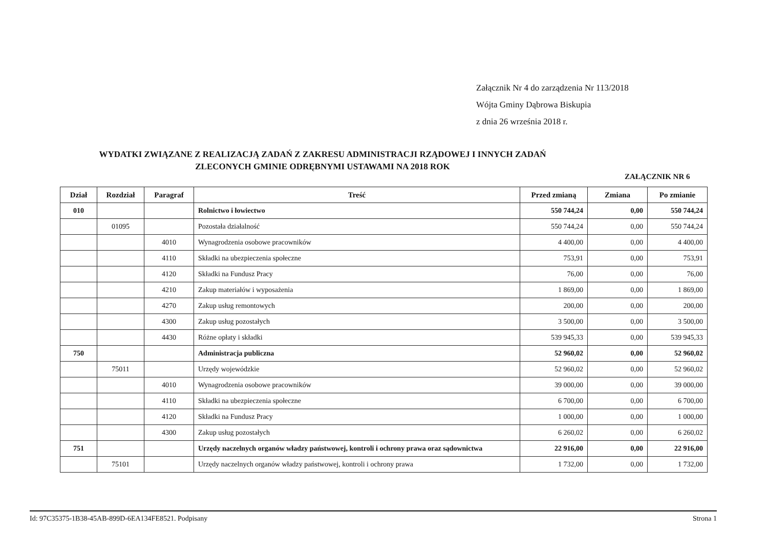Załącznik Nr 4 do zarządzenia Nr 113/2018
Wójta Gminy Dąbrowa Biskupia
z dnia 26 września 2018 r.
WYDATKI ZWIĄZANE Z REALIZACJĄ ZADAŃ Z ZAKRESU ADMINISTRACJI RZĄDOWEJ I INNYCH ZADAŃ
ZLECONYCH GMINIE ODRĘBNYMI USTAWAMI NA 2018 ROK
ZAŁĄCZNIK NR 6
| Dział | Rozdział | Paragraf | Treść | Przed zmianą | Zmiana | Po zmianie |
| --- | --- | --- | --- | --- | --- | --- |
| 010 | | | Rolnictwo i łowiectwo | 550 744,24 | 0,00 | 550 744,24 |
| | 01095 | | Pozostała działalność | 550 744,24 | 0,00 | 550 744,24 |
| | | 4010 | Wynagrodzenia osobowe pracowników | 4 400,00 | 0,00 | 4 400,00 |
| | | 4110 | Składki na ubezpieczenia społeczne | 753,91 | 0,00 | 753,91 |
| | | 4120 | Składki na Fundusz Pracy | 76,00 | 0,00 | 76,00 |
| | | 4210 | Zakup materiałów i wyposażenia | 1 869,00 | 0,00 | 1 869,00 |
| | | 4270 | Zakup usług remontowych | 200,00 | 0,00 | 200,00 |
| | | 4300 | Zakup usług pozostałych | 3 500,00 | 0,00 | 3 500,00 |
| | | 4430 | Różne opłaty i składki | 539 945,33 | 0,00 | 539 945,33 |
| 750 | | | Administracja publiczna | 52 960,02 | 0,00 | 52 960,02 |
| | 75011 | | Urzędy wojewódzkie | 52 960,02 | 0,00 | 52 960,02 |
| | | 4010 | Wynagrodzenia osobowe pracowników | 39 000,00 | 0,00 | 39 000,00 |
| | | 4110 | Składki na ubezpieczenia społeczne | 6 700,00 | 0,00 | 6 700,00 |
| | | 4120 | Składki na Fundusz Pracy | 1 000,00 | 0,00 | 1 000,00 |
| | | 4300 | Zakup usług pozostałych | 6 260,02 | 0,00 | 6 260,02 |
| 751 | | | Urzędy naczelnych organów władzy państwowej, kontroli i ochrony prawa oraz sądownictwa | 22 916,00 | 0,00 | 22 916,00 |
| | 75101 | | Urzędy naczelnych organów władzy państwowej, kontroli i ochrony prawa | 1 732,00 | 0,00 | 1 732,00 |
Id: 97C35375-1B38-45AB-899D-6EA134FE8521. Podpisany Strona 1